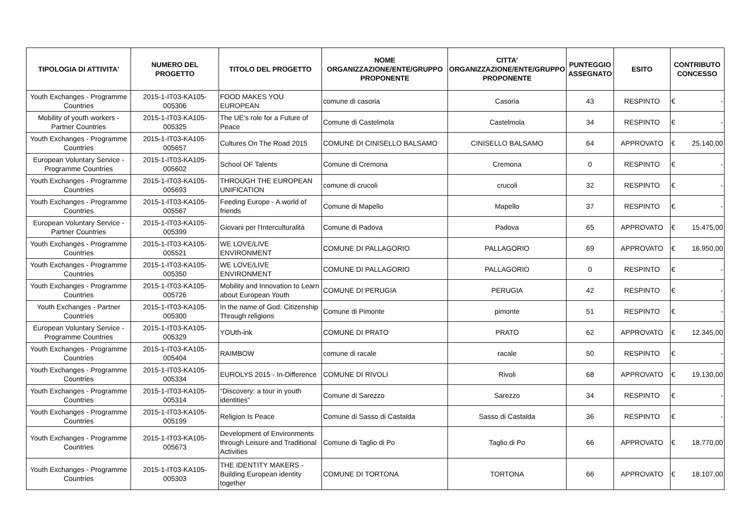| TIPOLOGIA DI ATTIVITA' | NUMERO DEL PROGETTO | TITOLO DEL PROGETTO | NOME ORGANIZZAZIONE/ENTE/GRUPPO PROPONENTE | CITTA' ORGANIZZAZIONE/ENTE/GRUPPO PROPONENTE | PUNTEGGIO ASSEGNATO | ESITO | CONTRIBUTO CONCESSO |
| --- | --- | --- | --- | --- | --- | --- | --- |
| Youth Exchanges - Programme Countries | 2015-1-IT03-KA105-005306 | FOOD MAKES YOU EUROPEAN | comune di casoria | Casoria | 43 | RESPINTO | € - |
| Mobility of youth workers - Partner Countries | 2015-1-IT03-KA105-005325 | The UE's role for a Future of Peace | Comune di Castelmola | Castelmola | 34 | RESPINTO | € - |
| Youth Exchanges - Programme Countries | 2015-1-IT03-KA105-005657 | Cultures On The Road 2015 | COMUNE DI CINISELLO BALSAMO | CINISELLO BALSAMO | 64 | APPROVATO | € 25.140,00 |
| European Voluntary Service - Programme Countries | 2015-1-IT03-KA105-005602 | School OF Talents | Comune di Cremona | Cremona | 0 | RESPINTO | € - |
| Youth Exchanges - Programme Countries | 2015-1-IT03-KA105-005693 | THROUGH THE EUROPEAN UNIFICATION | comune di crucoli | crucoli | 32 | RESPINTO | € - |
| Youth Exchanges - Programme Countries | 2015-1-IT03-KA105-005567 | Feeding Europe - A world of friends | Comune di Mapello | Mapello | 37 | RESPINTO | € - |
| European Voluntary Service - Partner Countries | 2015-1-IT03-KA105-005399 | Giovani per l'Interculturalità | Comune di Padova | Padova | 65 | APPROVATO | € 15.475,00 |
| Youth Exchanges - Programme Countries | 2015-1-IT03-KA105-005521 | WE LOVE/LIVE ENVIRONMENT | COMUNE DI PALLAGORIO | PALLAGORIO | 69 | APPROVATO | € 16.950,00 |
| Youth Exchanges - Programme Countries | 2015-1-IT03-KA105-005350 | WE LOVE/LIVE ENVIRONMENT | COMUNE DI PALLAGORIO | PALLAGORIO | 0 | RESPINTO | € - |
| Youth Exchanges - Programme Countries | 2015-1-IT03-KA105-005726 | Mobility and Innovation to Learn about European Youth | COMUNE DI PERUGIA | PERUGIA | 42 | RESPINTO | € - |
| Youth Exchanges - Partner Countries | 2015-1-IT03-KA105-005300 | In the name of God: Citizenship Through religions | Comune di Pimonte | pimonte | 51 | RESPINTO | € - |
| European Voluntary Service - Programme Countries | 2015-1-IT03-KA105-005329 | YOUth-ink | COMUNE DI PRATO | PRATO | 62 | APPROVATO | € 12.345,00 |
| Youth Exchanges - Programme Countries | 2015-1-IT03-KA105-005404 | RAIMBOW | comune di racale | racale | 50 | RESPINTO | € - |
| Youth Exchanges - Programme Countries | 2015-1-IT03-KA105-005334 | EUROLYS 2015 - In-Difference | COMUNE DI RIVOLI | Rivoli | 68 | APPROVATO | € 19.130,00 |
| Youth Exchanges - Programme Countries | 2015-1-IT03-KA105-005314 | “Discovery: a tour in youth identities” | Comune di Sarezzo | Sarezzo | 34 | RESPINTO | € - |
| Youth Exchanges - Programme Countries | 2015-1-IT03-KA105-005199 | Religion Is Peace | Comune di Sasso di Castalda | Sasso di Castalda | 36 | RESPINTO | € - |
| Youth Exchanges - Programme Countries | 2015-1-IT03-KA105-005673 | Development of Environments through Leisure and Traditional Activities | Comune di Taglio di Po | Taglio di Po | 66 | APPROVATO | € 18.770,00 |
| Youth Exchanges - Programme Countries | 2015-1-IT03-KA105-005303 | THE IDENTITY MAKERS - Building European identity together | COMUNE DI TORTONA | TORTONA | 66 | APPROVATO | € 18.107,00 |